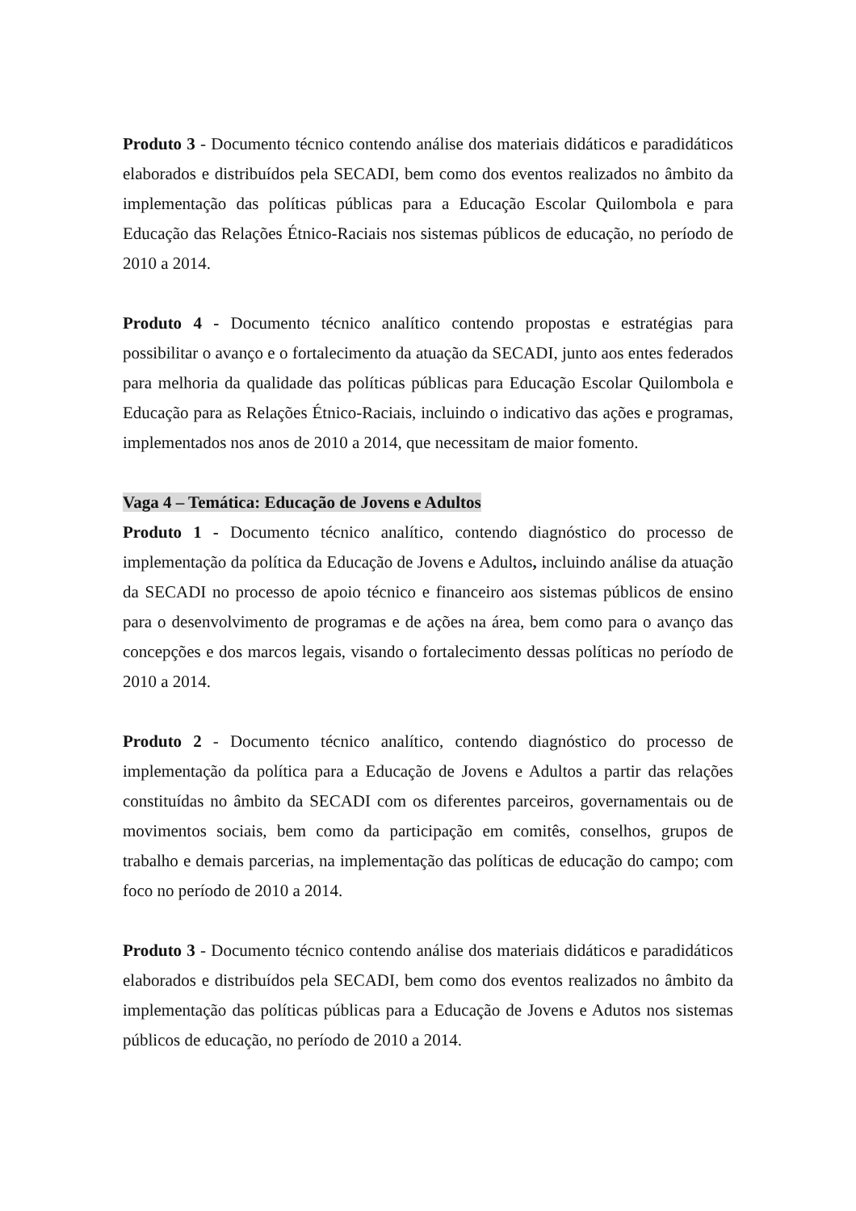Produto 3 - Documento técnico contendo análise dos materiais didáticos e paradidáticos elaborados e distribuídos pela SECADI, bem como dos eventos realizados no âmbito da implementação das políticas públicas para a Educação Escolar Quilombola e para Educação das Relações Étnico-Raciais nos sistemas públicos de educação, no período de 2010 a 2014.
Produto 4 - Documento técnico analítico contendo propostas e estratégias para possibilitar o avanço e o fortalecimento da atuação da SECADI, junto aos entes federados para melhoria da qualidade das políticas públicas para Educação Escolar Quilombola e Educação para as Relações Étnico-Raciais, incluindo o indicativo das ações e programas, implementados nos anos de 2010 a 2014, que necessitam de maior fomento.
Vaga 4 – Temática: Educação de Jovens e Adultos
Produto 1 - Documento técnico analítico, contendo diagnóstico do processo de implementação da política da Educação de Jovens e Adultos, incluindo análise da atuação da SECADI no processo de apoio técnico e financeiro aos sistemas públicos de ensino para o desenvolvimento de programas e de ações na área, bem como para o avanço das concepções e dos marcos legais, visando o fortalecimento dessas políticas no período de 2010 a 2014.
Produto 2 - Documento técnico analítico, contendo diagnóstico do processo de implementação da política para a Educação de Jovens e Adultos a partir das relações constituídas no âmbito da SECADI com os diferentes parceiros, governamentais ou de movimentos sociais, bem como da participação em comitês, conselhos, grupos de trabalho e demais parcerias, na implementação das políticas de educação do campo; com foco no período de 2010 a 2014.
Produto 3 - Documento técnico contendo análise dos materiais didáticos e paradidáticos elaborados e distribuídos pela SECADI, bem como dos eventos realizados no âmbito da implementação das políticas públicas para a Educação de Jovens e Adutos nos sistemas públicos de educação, no período de 2010 a 2014.